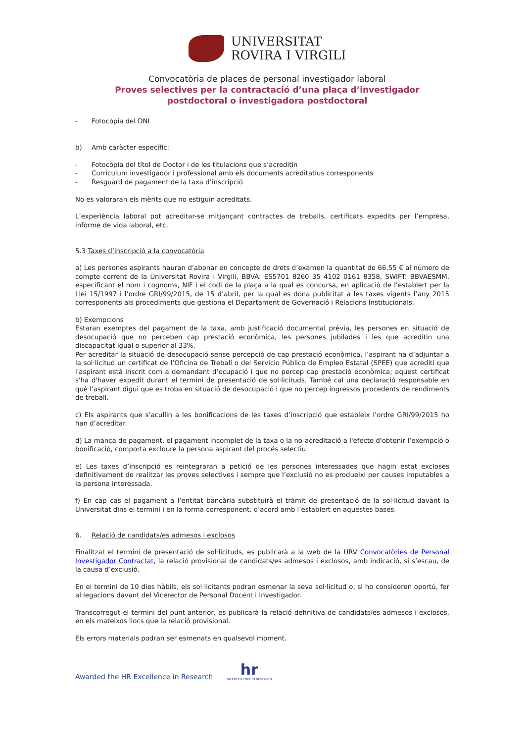UNIVERSITAT
ROVIRA I VIRGILI
Convocatòria de places de personal investigador laboral
Proves selectives per la contractació d’una plaça d’investigador
postdoctoral o investigadora postdoctoral
- Fotocòpia del DNI
b) Amb caràcter específic:
- Fotocòpia del títol de Doctor i de les titulacions que s’acreditin
- Currículum investigador i professional amb els documents acreditatius corresponents
- Resguard de pagament de la taxa d’inscripció
No es valoraran els mèrits que no estiguin acreditats.
L’experiència laboral pot acreditar-se mitjançant contractes de treballs, certificats expedits per l’empresa, informe de vida laboral, etc.
5.3 Taxes d’inscripció a la convocatòria
a) Les persones aspirants hauran d’abonar en concepte de drets d’examen la quantitat de 66,55 € al número de compte corrent de la Universitat Rovira i Virgili, BBVA: ES5701 8260 35 4102 0161 8358, SWIFT: BBVAESMM, especificant el nom i cognoms, NIF i el codi de la plaça a la qual es concursa, en aplicació de l’establert per la Llei 15/1997 i l’ordre GRI/99/2015, de 15 d’abril, per la qual es dóna publicitat a les taxes vigents l’any 2015 corresponents als procediments que gestiona el Departament de Governació i Relacions Institucionals.
b) Exempcions
Estaran exemptes del pagament de la taxa, amb justificació documental prèvia, les persones en situació de desocupació que no perceben cap prestació econòmica, les persones jubilades i les que acreditin una discapacitat igual o superior al 33%.
Per acreditar la situació de desocupació sense percepció de cap prestació econòmica, l’aspirant ha d’adjuntar a la sol·licitud un certificat de l’Oficina de Treball o del Servicio Público de Empleo Estatal (SPEE) que acrediti que l'aspirant està inscrit com a demandant d’ocupació i que no percep cap prestació econòmica; aquest certificat s'ha d'haver expedit durant el termini de presentació de sol·licituds. També cal una declaració responsable en què l'aspirant digui que es troba en situació de desocupació i que no percep ingressos procedents de rendiments de treball.
c) Els aspirants que s’acullin a les bonificacions de les taxes d’inscripció que estableix l’ordre GRI/99/2015 ho han d’acreditar.
d) La manca de pagament, el pagament incomplet de la taxa o la no-acreditació a l'efecte d'obtenir l’exempció o bonificació, comporta excloure la persona aspirant del procés selectiu.
e) Les taxes d’inscripció es reintegraran a petició de les persones interessades que hagin estat excloses definitivament de realitzar les proves selectives i sempre que l’exclusió no es produeixi per causes imputables a la persona interessada.
f) En cap cas el pagament a l’entitat bancària substituirà el tràmit de presentació de la sol·licitud davant la Universitat dins el termini i en la forma corresponent, d’acord amb l’establert en aquestes bases.
6. Relació de candidats/es admesos i exclosos
Finalitzat el termini de presentació de sol·licituds, es publicarà a la web de la URV Convocatòries de Personal Investigador Contractat, la relació provisional de candidats/es admesos i exclosos, amb indicació, si s’escau, de la causa d’exclusió.
En el termini de 10 dies hàbils, els sol·licitants podran esmenar la seva sol·licitud o, si ho consideren oportú, fer al·legacions davant del Vicerector de Personal Docent i Investigador.
Transcorregut el termini del punt anterior, es publicarà la relació definitiva de candidats/es admesos i exclosos, en els mateixos llocs que la relació provisional.
Els errors materials podran ser esmenats en qualsevol moment.
Awarded the HR Excellence in Research
hr
HR EXCELLENCE IN RESEARCH